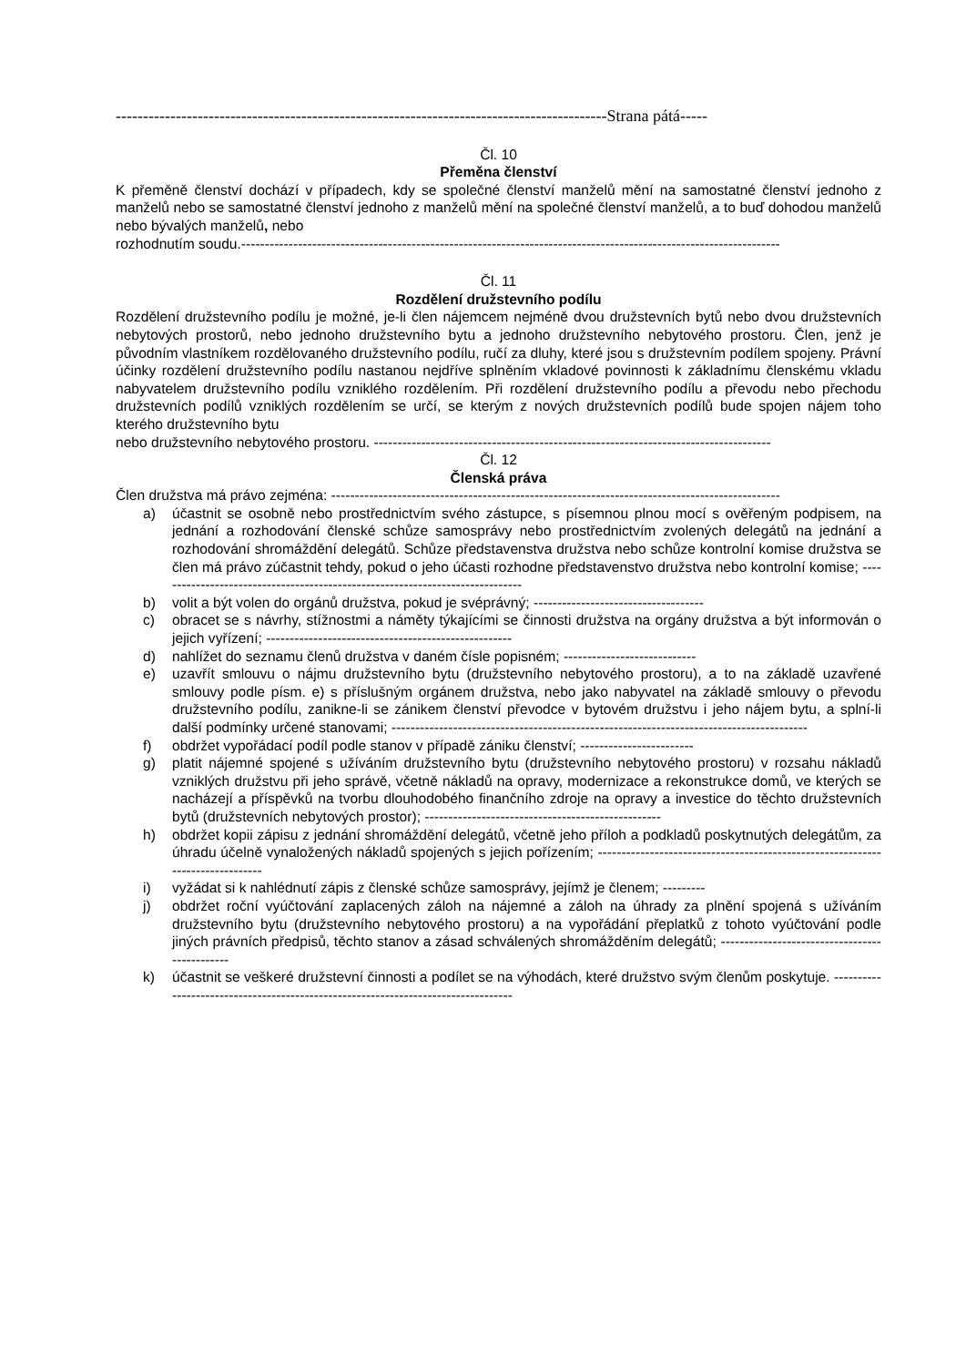------------------------------------------------------------------------------------------Strana pátá-----
Čl. 10
Přeměna členství
K přeměně členství dochází v případech, kdy se společné členství manželů mění na samostatné členství jednoho z manželů nebo se samostatné členství jednoho z manželů mění na společné členství manželů, a to buď dohodou manželů nebo bývalých manželů, nebo
rozhodnutím soudu.------------------------------------------------------------------------------------------------------------------
Čl. 11
Rozdělení družstevního podílu
Rozdělení družstevního podílu je možné, je-li člen nájemcem nejméně dvou družstevních bytů nebo dvou družstevních nebytových prostorů, nebo jednoho družstevního bytu a jednoho družstevního nebytového prostoru. Člen, jenž je původním vlastníkem rozdělovaného družstevního podílu, ručí za dluhy, které jsou s družstevním podílem spojeny. Právní účinky rozdělení družstevního podílu nastanou nejdříve splněním vkladové povinnosti k základnímu členskému vkladu nabyvatelem družstevního podílu vzniklého rozdělením. Při rozdělení družstevního podílu a převodu nebo přechodu družstevních podílů vzniklých rozdělením se určí, se kterým z nových družstevních podílů bude spojen nájem toho kterého družstevního bytu
nebo družstevního nebytového prostoru. ------------------------------------------------------------------------------------
Čl. 12
Členská práva
Člen družstva má právo zejména: -----------------------------------------------------------------------------------------------
a) účastnit se osobně nebo prostřednictvím svého zástupce, s písemnou plnou mocí s ověřeným podpisem, na jednání a rozhodování členské schůze samosprávy nebo prostřednictvím zvolených delegátů na jednání a rozhodování shromáždění delegátů. Schůze představenstva družstva nebo schůze kontrolní komise družstva se člen má právo zúčastnit tehdy, pokud o jeho účasti rozhodne představenstvo družstva nebo kontrolní komise; ------------------------------------------------------------------------------
b) volit a být volen do orgánů družstva, pokud je svéprávný; ------------------------------------
c) obracet se s návrhy, stížnostmi a náměty týkajícími se činnosti družstva na orgány družstva a být informován o jejich vyřízení; ----------------------------------------------------
d) nahlížet do seznamu členů družstva v daném čísle popisném; ----------------------------
e) uzavřít smlouvu o nájmu družstevního bytu (družstevního nebytového prostoru), a to na základě uzavřené smlouvy podle písm. e) s příslušným orgánem družstva, nebo jako nabyvatel na základě smlouvy o převodu družstevního podílu, zanikne-li se zánikem členství převodce v bytovém družstvu i jeho nájem bytu, a splní-li další podmínky určené stanovami; ----------------------------------------------------------------------------------------
f) obdržet vypořádací podíl podle stanov v případě zániku členství; ------------------------
g) platit nájemné spojené s užíváním družstevního bytu (družstevního nebytového prostoru) v rozsahu nákladů vzniklých družstvu při jeho správě, včetně nákladů na opravy, modernizace a rekonstrukce domů, ve kterých se nacházejí a příspěvků na tvorbu dlouhodobého finančního zdroje na opravy a investice do těchto družstevních bytů (družstevních nebytových prostor); --------------------------------------------------
h) obdržet kopii zápisu z jednání shromáždění delegátů, včetně jeho příloh a podkladů poskytnutých delegátům, za úhradu účelně vynaložených nákladů spojených s jejich pořízením; -------------------------------------------------------------------------------
i) vyžádat si k nahlédnutí zápis z členské schůze samosprávy, jejímž je členem; ---------
j) obdržet roční vyúčtování zaplacených záloh na nájemné a záloh na úhrady za plnění spojená s užíváním družstevního bytu (družstevního nebytového prostoru) a na vypořádání přeplatků z tohoto vyúčtování podle jiných právních předpisů, těchto stanov a zásad schválených shromážděním delegátů; ----------------------------------------------
k) účastnit se veškeré družstevní činnosti a podílet se na výhodách, které družstvo svým členům poskytuje. ----------------------------------------------------------------------------------